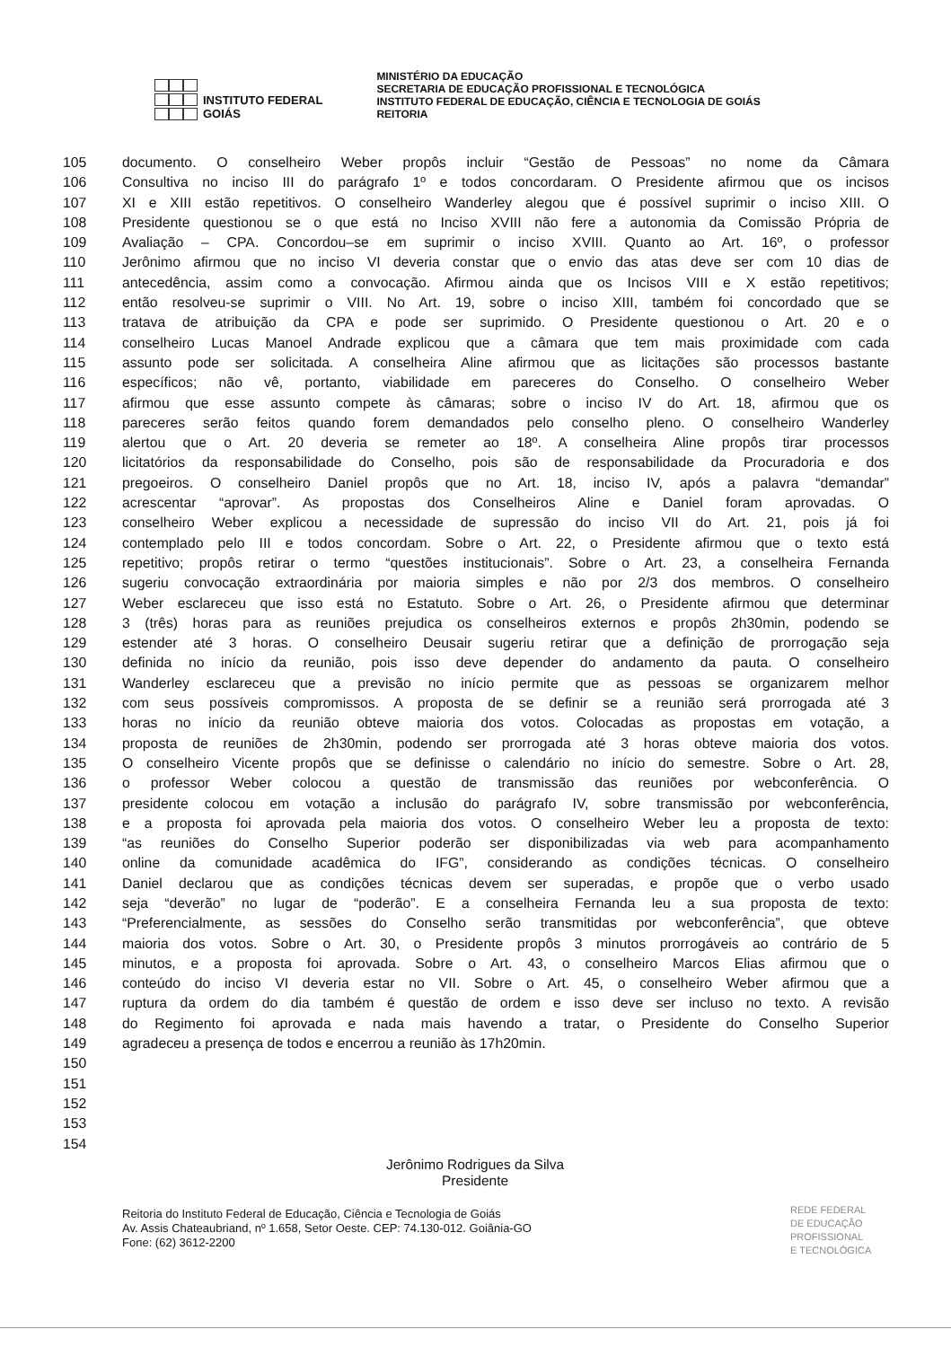INSTITUTO FEDERAL
GOIÁS
MINISTÉRIO DA EDUCAÇÃO
SECRETARIA DE EDUCAÇÃO PROFISSIONAL E TECNOLÓGICA
INSTITUTO FEDERAL DE EDUCAÇÃO, CIÊNCIA E TECNOLOGIA DE GOIÁS
REITORIA
105 documento. O conselheiro Weber propôs incluir “Gestão de Pessoas” no nome da Câmara
106 Consultiva no inciso III do parágrafo 1º e todos concordaram. O Presidente afirmou que os incisos
107 XI e XIII estão repetitivos. O conselheiro Wanderley alegou que é possível suprimir o inciso XIII. O
108 Presidente questionou se o que está no Inciso XVIII não fere a autonomia da Comissão Própria de
109 Avaliação – CPA. Concordou–se em suprimir o inciso XVIII. Quanto ao Art. 16º, o professor
110 Jerônimo afirmou que no inciso VI deveria constar que o envio das atas deve ser com 10 dias de
111 antecedência, assim como a convocação. Afirmou ainda que os Incisos VIII e X estão repetitivos;
112 então resolveu-se suprimir o VIII. No Art. 19, sobre o inciso XIII, também foi concordado que se
113 tratava de atribuição da CPA e pode ser suprimido. O Presidente questionou o Art. 20 e o
114 conselheiro Lucas Manoel Andrade explicou que a câmara que tem mais proximidade com cada
115 assunto pode ser solicitada. A conselheira Aline afirmou que as licitações são processos bastante
116 específicos; não vê, portanto, viabilidade em pareceres do Conselho. O conselheiro Weber
117 afirmou que esse assunto compete às câmaras; sobre o inciso IV do Art. 18, afirmou que os
118 pareceres serão feitos quando forem demandados pelo conselho pleno. O conselheiro Wanderley
119 alertou que o Art. 20 deveria se remeter ao 18º. A conselheira Aline propôs tirar processos
120 licitatórios da responsabilidade do Conselho, pois são de responsabilidade da Procuradoria e dos
121 pregoeiros. O conselheiro Daniel propôs que no Art. 18, inciso IV, após a palavra “demandar”
122 acrescentar “aprovar”. As propostas dos Conselheiros Aline e Daniel foram aprovadas. O
123 conselheiro Weber explicou a necessidade de supressão do inciso VII do Art. 21, pois já foi
124 contemplado pelo III e todos concordam. Sobre o Art. 22, o Presidente afirmou que o texto está
125 repetitivo; propôs retirar o termo “questões institucionais”. Sobre o Art. 23, a conselheira Fernanda
126 sugeriu convocação extraordinária por maioria simples e não por 2/3 dos membros. O conselheiro
127 Weber esclareceu que isso está no Estatuto. Sobre o Art. 26, o Presidente afirmou que determinar
128 3 (três) horas para as reuniões prejudica os conselheiros externos e propôs 2h30min, podendo se
129 estender até 3 horas. O conselheiro Deusair sugeriu retirar que a definição de prorrogação seja
130 definida no início da reunião, pois isso deve depender do andamento da pauta. O conselheiro
131 Wanderley esclareceu que a previsão no início permite que as pessoas se organizarem melhor
132 com seus possíveis compromissos. A proposta de se definir se a reunião será prorrogada até 3
133 horas no início da reunião obteve maioria dos votos. Colocadas as propostas em votação, a
134 proposta de reuniões de 2h30min, podendo ser prorrogada até 3 horas obteve maioria dos votos.
135 O conselheiro Vicente propôs que se definisse o calendário no início do semestre. Sobre o Art. 28,
136 o professor Weber colocou a questão de transmissão das reuniões por webconferência. O
137 presidente colocou em votação a inclusão do parágrafo IV, sobre transmissão por webconferência,
138 e a proposta foi aprovada pela maioria dos votos. O conselheiro Weber leu a proposta de texto:
139 “as reuniões do Conselho Superior poderão ser disponibilizadas via web para acompanhamento
140 online da comunidade acadêmica do IFG”, considerando as condições técnicas. O conselheiro
141 Daniel declarou que as condições técnicas devem ser superadas, e propõe que o verbo usado
142 seja “deverão” no lugar de “poderão”. E a conselheira Fernanda leu a sua proposta de texto:
143 “Preferencialmente, as sessões do Conselho serão transmitidas por webconferência”, que obteve
144 maioria dos votos. Sobre o Art. 30, o Presidente propôs 3 minutos prorrogáveis ao contrário de 5
145 minutos, e a proposta foi aprovada. Sobre o Art. 43, o conselheiro Marcos Elias afirmou que o
146 conteúdo do inciso VI deveria estar no VII. Sobre o Art. 45, o conselheiro Weber afirmou que a
147 ruptura da ordem do dia também é questão de ordem e isso deve ser incluso no texto. A revisão
148 do Regimento foi aprovada e nada mais havendo a tratar, o Presidente do Conselho Superior
149 agradeceu a presença de todos e encerrou a reunião às 17h20min.
150
151
152
153
154
Jerônimo Rodrigues da Silva
Presidente
Reitoria do Instituto Federal de Educação, Ciência e Tecnologia de Goiás
Av. Assis Chateaubriand, nº 1.658, Setor Oeste. CEP: 74.130-012. Goiânia-GO
Fone: (62) 3612-2200
REDE FEDERAL
DE EDUCAÇÃO
PROFISSIONAL
E TECNOLÓGICA